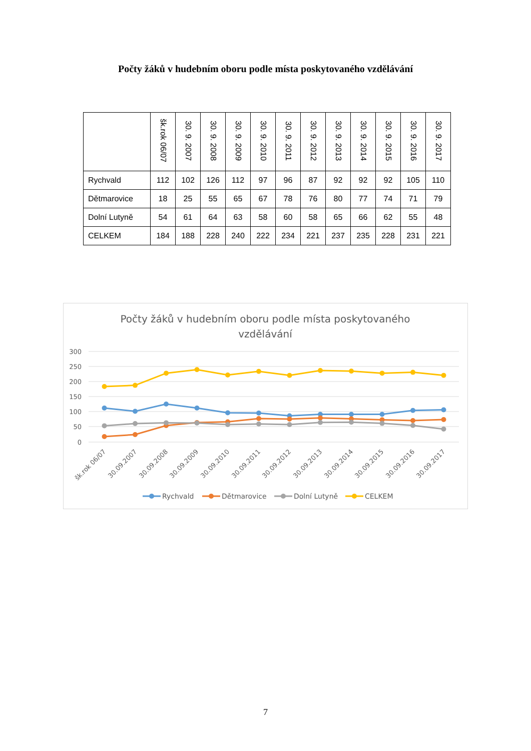Počty žáků v hudebním oboru podle místa poskytovaného vzdělávání
| | šk.rok 06/07 | 30. 9. 2007 | 30. 9. 2008 | 30. 9. 2009 | 30. 9. 2010 | 30. 9. 2011 | 30. 9. 2012 | 30. 9. 2013 | 30. 9. 2014 | 30. 9. 2015 | 30. 9. 2016 | 30. 9. 2017 |
| --- | --- | --- | --- | --- | --- | --- | --- | --- | --- | --- | --- | --- |
| Rychvald | 112 | 102 | 126 | 112 | 97 | 96 | 87 | 92 | 92 | 92 | 105 | 110 |
| Dětmarovice | 18 | 25 | 55 | 65 | 67 | 78 | 76 | 80 | 77 | 74 | 71 | 79 |
| Dolní Lutyně | 54 | 61 | 64 | 63 | 58 | 60 | 58 | 65 | 66 | 62 | 55 | 48 |
| CELKEM | 184 | 188 | 228 | 240 | 222 | 234 | 221 | 237 | 235 | 228 | 231 | 221 |
Počty žáků v hudebním oboru podle místa poskytovaného
vzdělávání
300
250
200
150
100
50
0
šk.rok 06/07
30.09.2007
30.09.2008
30.09.2009
30.09.2010
30.09.2011
30.09.2012
30.09.2013
30.09.2014
30.09.2015
30.09.2016
30.09.2017
Rychvald
Dětmarovice
Dolní Lutyně
CELKEM
7